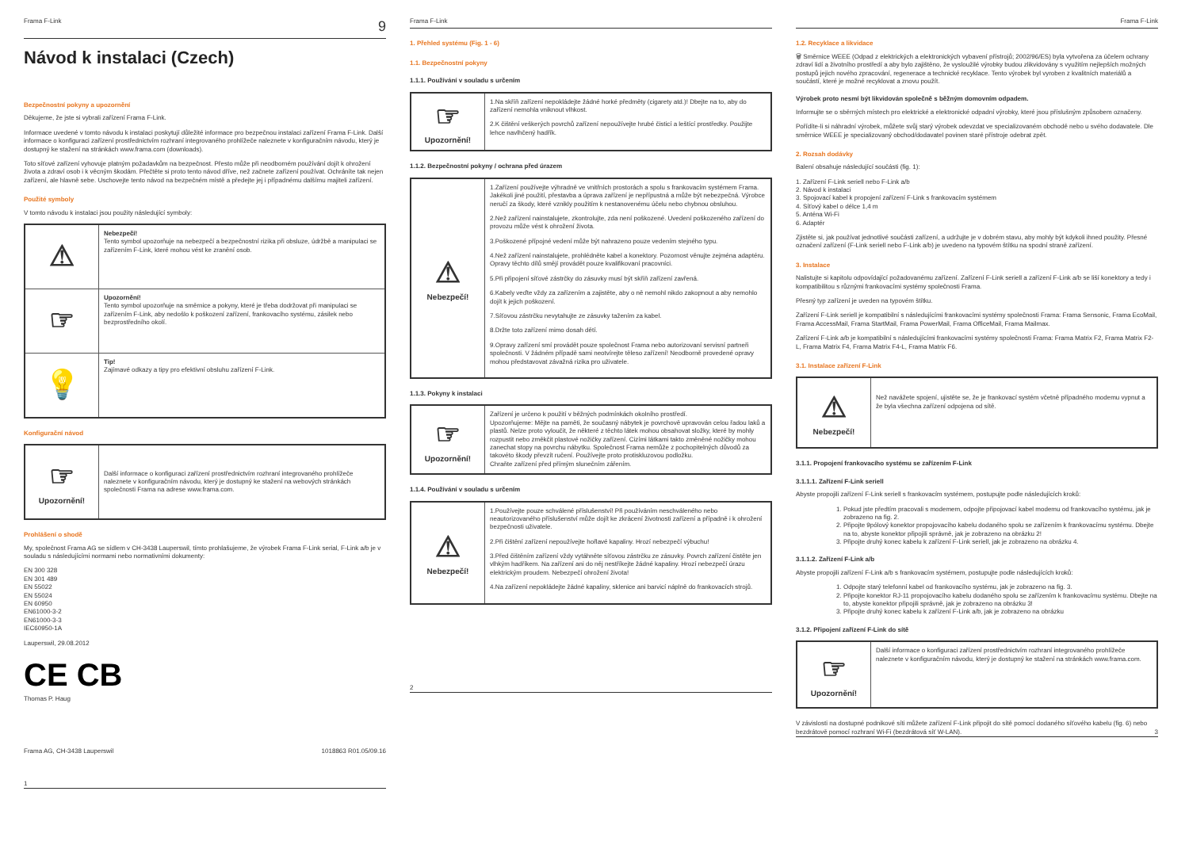Frama F-Link 9
Návod k instalaci (Czech)
Bezpečnostní pokyny a upozornění
Děkujeme, že jste si vybrali zařízení Frama F-Link.
Informace uvedené v tomto návodu k instalaci poskytují důležité informace pro bezpečnou instalaci zařízení Frama F-Link. Další informace o konfiguraci zařízení prostřednictvím rozhraní integrovaného prohlížeče naleznete v konfiguračním návodu, který je dostupný ke stažení na stránkách www.frama.com (downloads).
Toto síťové zařízení vyhovuje platným požadavkům na bezpečnost. Přesto může při neodborném používání dojít k ohrožení života a zdraví osob i k věcným škodám. Přečtěte si proto tento návod dříve, než začnete zařízení používat. Ochráníte tak nejen zařízení, ale hlavně sebe. Uschovejte tento návod na bezpečném místě a předejte jej i případnému dalšímu majiteli zařízení.
Použité symboly
V tomto návodu k instalaci jsou použity následující symboly:
| ⚠ | Nebezpečí! Tento symbol upozorňuje na nebezpečí a bezpečnostní rizika při obsluze, údržbě a manipulaci se zařízením F-Link, které mohou vést ke zranění osob. |
| ☞ | Upozornění! Tento symbol upozorňuje na směrnice a pokyny, které je třeba dodržovat při manipulaci se zařízením F-Link, aby nedošlo k poškození zařízení, frankovacího systému, zásilek nebo bezprostředního okolí. |
| 💡 | Tip! Zajímavé odkazy a tipy pro efektivní obsluhu zařízení F-Link. |
Konfigurační návod
| ☞ Upozornění! | Další informace o konfiguraci zařízení prostřednictvím rozhraní integrovaného prohlížeče naleznete v konfiguračním návodu, který je dostupný ke stažení na webových stránkách společnosti Frama na adrese www.frama.com. |
Prohlášení o shodě
My, společnost Frama AG se sídlem v CH-3438 Lauperswil, tímto prohlašujeme, že výrobek Frama F-Link serial, F-Link a/b je v souladu s následujícími normami nebo normativními dokumenty:
EN 300 328
EN 301 489
EN 55022
EN 55024
EN 60950
EN61000-3-2
EN61000-3-3
IEC60950-1A
Lauperswil, 29.08.2012
CE CB
Thomas P. Haug
Frama AG, CH-3438 Lauperswil 1018863 R01.05/09.16
1
Frama F-Link
1. Přehled systému (Fig. 1 - 6)
1.1. Bezpečnostní pokyny
1.1.1. Používání v souladu s určením
| ☞ Upozornění! | 1.Na skříň zařízení nepokládejte žádné horké předměty (cigarety atd.)! Dbejte na to, aby do zařízení nemohla vniknout vlhkost. 2.K čištění veškerých povrchů zařízení nepoužívejte hrubé čisticí a leštící prostředky. Použijte lehce navlhčený hadřík. |
1.1.2. Bezpečnostní pokyny / ochrana před úrazem
| ⚠ Nebezpečí! | 1.Zařízení používejte výhradně ve vnitřních prostorách a spolu s frankovacím systémem Frama. Jakékoli jiné použití, přestavba a úprava zařízení je nepřípustná a může být nebezpečná. Výrobce neručí za škody, které vznikly použitím k nestanovenému účelu nebo chybnou obsluhou. 2.Než zařízení nainstalujete, zkontrolujte, zda není poškozené. Uvedení poškozeného zařízení do provozu může vést k ohrožení života. 3.Poškozené přípojné vedení může být nahrazeno pouze vedením stejného typu. 4.Než zařízení nainstalujete, prohlédněte kabel a konektory. Pozornost věnujte zejména adaptéru. Opravy těchto dílů smějí provádět pouze kvalifikovaní pracovníci. 5.Při připojení síťové zástrčky do zásuvky musí být skříň zařízení zavřená. 6.Kabely veďte vždy za zařízením a zajistěte, aby o ně nemohl nikdo zakopnout a aby nemohlo dojít k jejich poškození. 7.Síťovou zástrčku nevytahujte ze zásuvky tažením za kabel. 8.Držte toto zařízení mimo dosah dětí. 9.Opravy zařízení smí provádět pouze společnost Frama nebo autorizovaní servisní partneři společnosti. V žádném případě sami neotvírejte těleso zařízení! Neodborně provedené opravy mohou představovat závažná rizika pro uživatele. |
1.1.3. Pokyny k instalaci
| ☞ Upozornění! | Zařízení je určeno k použití v běžných podmínkách okolního prostředí. Upozorňujeme: Mějte na paměti, že současný nábytek je povrchově upravován celou řadou laků a plastů. Nelze proto vyloučit, že některé z těchto látek mohou obsahovat složky, které by mohly rozpustit nebo změkčit plastové nožičky zařízení. Cizími látkami takto změněné nožičky mohou zanechat stopy na povrchu nábytku. Společnost Frama nemůže z pochopitelných důvodů za takovéto škody převzít ručení. Používejte proto protiskluzovou podložku. Chraňte zařízení před přímým slunečním zářením. |
1.1.4. Používání v souladu s určením
| ⚠ Nebezpečí! | 1.Používejte pouze schválené příslušenství! Při používáním neschváleného nebo neautorizovaného příslušenství může dojít ke zkrácení životnosti zařízení a případně i k ohrožení bezpečnosti uživatele. 2.Při čištění zařízení nepoužívejte hořlavé kapaliny. Hrozí nebezpečí výbuchu! 3.Před čištěním zařízení vždy vytáhněte síťovou zástrčku ze zásuvky. Povrch zařízení čistěte jen vlhkým hadříkem. Na zařízení ani do něj nestříkejte žádné kapaliny. Hrozí nebezpečí úrazu elektrickým proudem. Nebezpečí ohrožení života! 4.Na zařízení nepokládejte žádné kapaliny, sklenice ani barvicí náplně do frankovacích strojů. |
2
Frama F-Link
1.2. Recyklace a likvidace
🗑 Směrnice WEEE (Odpad z elektrických a elektronických vybavení přístrojů; 2002/96/ES) byla vytvořena za účelem ochrany zdraví lidí a životního prostředí a aby bylo zajištěno, že vysloužilé výrobky budou zlikvidovány s využitím nejlepších možných postupů jejich nového zpracování, regenerace a technické recyklace. Tento výrobek byl vyroben z kvalitních materiálů a součástí, které je možné recyklovat a znovu použít.
Výrobek proto nesmí být likvidován společně s běžným domovním odpadem.
Informujte se o sběrných místech pro elektrické a elektronické odpadní výrobky, které jsou příslušným způsobem označeny.
Pořídíte-li si náhradní výrobek, můžete svůj starý výrobek odevzdat ve specializovaném obchodě nebo u svého dodavatele. Dle směrnice WEEE je specializovaný obchod/dodavatel povinen staré přístroje odebrat zpět.
2. Rozsah dodávky
Balení obsahuje následující součásti (fig. 1):
1. Zařízení F-Link seriell nebo F-Link a/b
2. Návod k instalaci
3. Spojovací kabel k propojení zařízení F-Link s frankovacím systémem
4. Síťový kabel o délce 1,4 m
5. Anténa Wi-Fi
6. Adaptér
Zjistěte si, jak používat jednotlivé součásti zařízení, a udržujte je v dobrém stavu, aby mohly být kdykoli ihned použity. Přesné označení zařízení (F-Link seriell nebo F-Link a/b) je uvedeno na typovém štítku na spodní straně zařízení.
3. Instalace
Nalistujte si kapitolu odpovídající požadovanému zařízení. Zařízení F-Link seriell a zařízení F-Link a/b se liší konektory a tedy i kompatibilitou s různými frankovacími systémy společnosti Frama.
Přesný typ zařízení je uveden na typovém štítku.
Zařízení F-Link seriell je kompatibilní s následujícími frankovacími systémy společnosti Frama: Frama Sensonic, Frama EcoMail, Frama AccessMail, Frama StartMail, Frama PowerMail, Frama OfficeMail, Frama Mailmax.
Zařízení F-Link a/b je kompatibilní s následujícími frankovacími systémy společnosti Frama: Frama Matrix F2, Frama Matrix F2-L, Frama Matrix F4, Frama Matrix F4-L, Frama Matrix F6.
3.1. Instalace zařízení F-Link
| ⚠ Nebezpečí! | Než navážete spojení, ujistěte se, že je frankovací systém včetně případného modemu vypnut a že byla všechna zařízení odpojena od sítě. |
3.1.1. Propojení frankovacího systému se zařízením F-Link
3.1.1.1. Zařízení F-Link seriell
Abyste propojili zařízení F-Link seriell s frankovacím systémem, postupujte podle následujících kroků:
1. Pokud jste předtím pracovali s modemem, odpojte připojovací kabel modemu od frankovacího systému, jak je zobrazeno na fig. 2.
2. Připojte 9pólový konektor propojovacího kabelu dodaného spolu se zařízením k frankovacímu systému. Dbejte na to, abyste konektor připojili správně, jak je zobrazeno na obrázku 2!
3. Připojte druhý konec kabelu k zařízení F-Link seriell, jak je zobrazeno na obrázku 4.
3.1.1.2. Zařízení F-Link a/b
Abyste propojili zařízení F-Link a/b s frankovacím systémem, postupujte podle následujících kroků:
1. Odpojte starý telefonní kabel od frankovacího systému, jak je zobrazeno na fig. 3.
2. Připojte konektor RJ-11 propojovacího kabelu dodaného spolu se zařízením k frankovacímu systému. Dbejte na to, abyste konektor připojili správně, jak je zobrazeno na obrázku 3!
3. Připojte druhý konec kabelu k zařízení F-Link a/b, jak je zobrazeno na obrázku
3.1.2. Připojení zařízení F-Link do sítě
| ☞ Upozornění! | Další informace o konfiguraci zařízení prostřednictvím rozhraní integrovaného prohlížeče naleznete v konfiguračním návodu, který je dostupný ke stažení na stránkách www.frama.com. |
V závislosti na dostupné podnikové síti můžete zařízení F-Link připojit do sítě pomocí dodaného síťového kabelu (fig. 6) nebo bezdrátově pomocí rozhraní Wi-Fi (bezdrátová síť W-LAN). 3